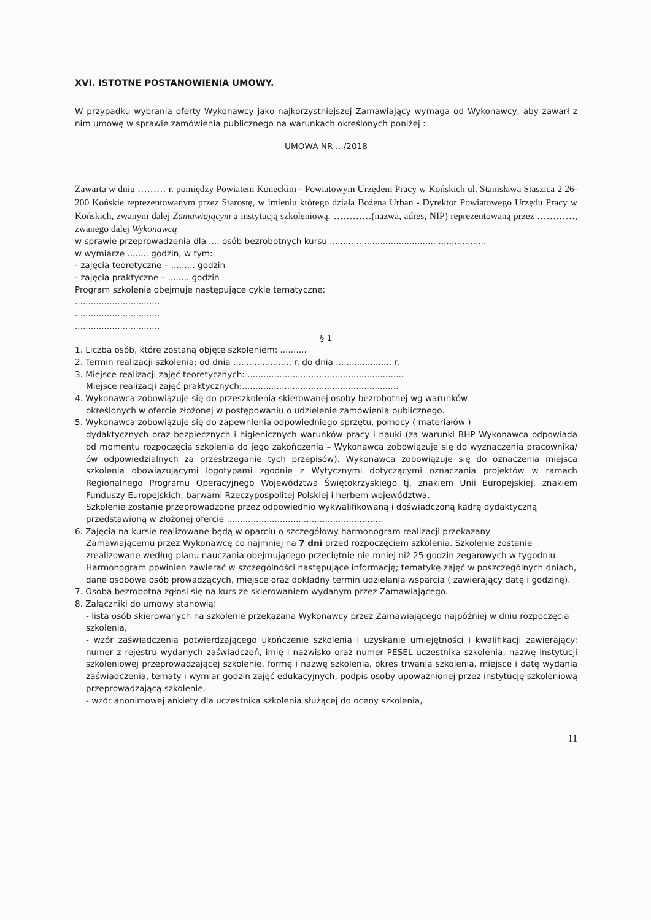XVI. ISTOTNE POSTANOWIENIA UMOWY.
W przypadku wybrania oferty Wykonawcy jako najkorzystniejszej Zamawiający wymaga od Wykonawcy, aby zawarł z nim umowę w sprawie zamówienia publicznego na warunkach określonych poniżej :
UMOWA NR .../2018
Zawarta w dniu ……… r. pomiędzy Powiatem Koneckim - Powiatowym Urzędem Pracy w Końskich ul. Stanisława Staszica 2 26-200 Końskie reprezentowanym przez Starostę, w imieniu którego działa Bożena Urban - Dyrektor Powiatowego Urzędu Pracy w Końskich, zwanym dalej Zamawiającym a instytucją szkoleniową: …………(nazwa, adres, NIP) reprezentowaną przez …………, zwanego dalej Wykonawcą
w sprawie przeprowadzenia dla .... osób bezrobotnych kursu ...........................................................
w wymiarze ........ godzin, w tym:
- zajęcia teoretyczne – ......... godzin
- zajęcia praktyczne – ........ godzin
Program szkolenia obejmuje następujące cykle tematyczne:
................................
................................
................................
§ 1
1. Liczba osób, które zostaną objęte szkoleniem: ..........
2. Termin realizacji szkolenia: od dnia ...................... r. do dnia ..................... r.
3. Miejsce realizacji zajęć teoretycznych: ...........................................................
Miejsce realizacji zajęć praktycznych:...........................................................
4. Wykonawca zobowiązuje się do przeszkolenia skierowanej osoby bezrobotnej wg warunków
określonych w ofercie złożonej w postępowaniu o udzielenie zamówienia publicznego.
5. Wykonawca zobowiązuje się do zapewnienia odpowiedniego sprzętu, pomocy ( materiałów )
dydaktycznych oraz bezpiecznych i higienicznych warunków pracy i nauki (za warunki BHP Wykonawca odpowiada od momentu rozpoczęcia szkolenia do jego zakończenia – Wykonawca zobowiązuje się do wyznaczenia pracownika/ów odpowiedzialnych za przestrzeganie tych przepisów). Wykonawca zobowiązuje się do oznaczenia miejsca szkolenia obowiązującymi logotypami zgodnie z Wytycznymi dotyczącymi oznaczania projektów w ramach Regionalnego Programu Operacyjnego Województwa Świętokrzyskiego tj. znakiem Unii Europejskiej, znakiem Funduszy Europejskich, barwami Rzeczypospolitej Polskiej i herbem województwa.
Szkolenie zostanie przeprowadzone przez odpowiednio wykwalifikowaną i doświadczoną kadrę dydaktyczną przedstawioną w złożonej ofercie ...........................................................
6. Zajęcia na kursie realizowane będą w oparciu o szczegółowy harmonogram realizacji przekazany
Zamawiającemu przez Wykonawcę co najmniej na 7 dni przed rozpoczęciem szkolenia. Szkolenie zostanie zrealizowane według planu nauczania obejmującego przeciętnie nie mniej niż 25 godzin zegarowych w tygodniu.
Harmonogram powinien zawierać w szczególności następujące informację; tematykę zajęć w poszczególnych dniach, dane osobowe osób prowadzących, miejsce oraz dokładny termin udzielania wsparcia ( zawierający datę i godzinę).
7. Osoba bezrobotna zgłosi się na kurs ze skierowaniem wydanym przez Zamawiającego.
8. Załączniki do umowy stanowią:
- lista osób skierowanych na szkolenie przekazana Wykonawcy przez Zamawiającego najpóźniej w dniu rozpoczęcia szkolenia,
- wzór zaświadczenia potwierdzającego ukończenie szkolenia i uzyskanie umiejętności i kwalifikacji zawierający: numer z rejestru wydanych zaświadczeń, imię i nazwisko oraz numer PESEL uczestnika szkolenia, nazwę instytucji szkoleniowej przeprowadzającej szkolenie, formę i nazwę szkolenia, okres trwania szkolenia, miejsce i datę wydania zaświadczenia, tematy i wymiar godzin zajęć edukacyjnych, podpis osoby upoważnionej przez instytucję szkoleniową przeprowadzającą szkolenie,
- wzór anonimowej ankiety dla uczestnika szkolenia służącej do oceny szkolenia,
11